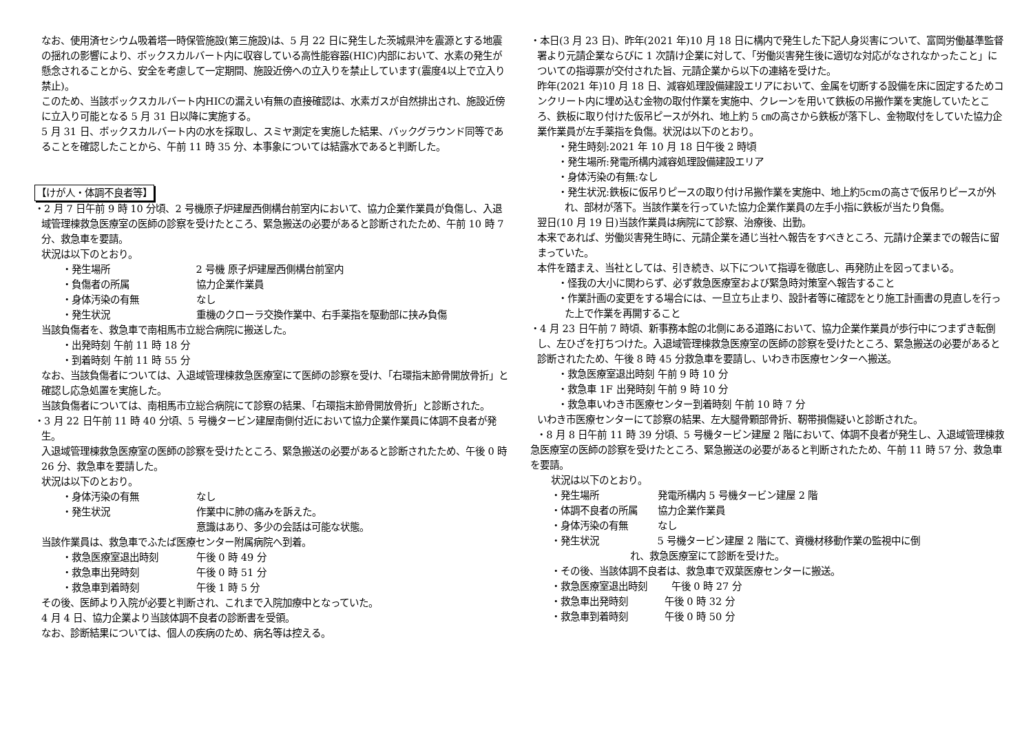なお、使用済セシウム吸着塔一時保管施設(第三施設)は、5 月 22 日に発生した茨城県沖を震源とする地震の揺れの影響により、ボックスカルバート内に収容している高性能容器(HIC)内部において、水素の発生が懸念されることから、安全を考慮して一定期間、施設近傍への立入りを禁止しています(震度4以上で立入り禁止)。
このため、当該ボックスカルバート内HICの漏えい有無の直接確認は、水素ガスが自然排出され、施設近傍に立入り可能となる 5 月 31 日以降に実施する。
5 月 31 日、ボックスカルバート内の水を採取し、スミヤ測定を実施した結果、バックグラウンド同等であることを確認したことから、午前 11 時 35 分、本事象については結露水であると判断した。
【けが人・体調不良者等】
・2 月 7 日午前 9 時 10 分頃、2 号機原子炉建屋西側構台前室内において、協力企業作業員が負傷し、入退域管理棟救急医療室の医師の診察を受けたところ、緊急搬送の必要があると診断されたため、午前 10 時 7 分、救急車を要請。
状況は以下のとおり。
・発生場所 2 号機 原子炉建屋西側構台前室内
・負傷者の所属 協力企業作業員
・身体汚染の有無 なし
・発生状況 重機のクローラ交換作業中、右手薬指を駆動部に挟み負傷
当該負傷者を、救急車で南相馬市立総合病院に搬送した。
・出発時刻 午前 11 時 18 分
・到着時刻 午前 11 時 55 分
なお、当該負傷者については、入退域管理棟救急医療室にて医師の診察を受け、「右環指末節骨開放骨折」と確認し応急処置を実施した。
当該負傷者については、南相馬市立総合病院にて診察の結果、「右環指末節骨開放骨折」と診断された。
・3 月 22 日午前 11 時 40 分頃、5 号機タービン建屋南側付近において協力企業作業員に体調不良者が発生。
入退域管理棟救急医療室の医師の診察を受けたところ、緊急搬送の必要があると診断されたため、午後 0 時 26 分、救急車を要請した。
状況は以下のとおり。
・身体汚染の有無 なし
・発生状況 作業中に肺の痛みを訴えた。
意識はあり、多少の会話は可能な状態。
当該作業員は、救急車でふたば医療センター附属病院へ到着。
・救急医療室退出時刻 午後 0 時 49 分
・救急車出発時刻 午後 0 時 51 分
・救急車到着時刻 午後 1 時 5 分
その後、医師より入院が必要と判断され、これまで入院加療中となっていた。
4 月 4 日、協力企業より当該体調不良者の診断書を受領。
なお、診断結果については、個人の疾病のため、病名等は控える。
・本日(3 月 23 日)、昨年(2021 年)10 月 18 日に構内で発生した下記人身災害について、富岡労働基準監督署より元請企業ならびに 1 次請け企業に対して、「労働災害発生後に適切な対応がなされなかったこと」についての指導票が交付された旨、元請企業から以下の連絡を受けた。
昨年(2021 年)10 月 18 日、減容処理設備建設エリアにおいて、金属を切断する設備を床に固定するためコンクリート内に埋め込む金物の取付作業を実施中、クレーンを用いて鉄板の吊搬作業を実施していたところ、鉄板に取り付けた仮吊ピースが外れ、地上約 5 ㎝の高さから鉄板が落下し、金物取付をしていた協力企業作業員が左手薬指を負傷。状況は以下のとおり。
・発生時刻:2021 年 10 月 18 日午後 2 時頃
・発生場所:発電所構内減容処理設備建設エリア
・身体汚染の有無:なし
・発生状況:鉄板に仮吊りピースの取り付け吊搬作業を実施中、地上約5cmの高さで仮吊りピースが外れ、部材が落下。当該作業を行っていた協力企業作業員の左手小指に鉄板が当たり負傷。
翌日(10 月 19 日)当該作業員は病院にて診察、治療後、出勤。
本来であれば、労働災害発生時に、元請企業を通じ当社へ報告をすべきところ、元請け企業までの報告に留まっていた。
本件を踏まえ、当社としては、引き続き、以下について指導を徹底し、再発防止を図ってまいる。
・怪我の大小に関わらず、必ず救急医療室および緊急時対策室へ報告すること
・作業計画の変更をする場合には、一旦立ち止まり、設計者等に確認をとり施工計画書の見直しを行った上で作業を再開すること
・4 月 23 日午前 7 時頃、新事務本館の北側にある道路において、協力企業作業員が歩行中につまずき転倒し、左ひざを打ちつけた。入退域管理棟救急医療室の医師の診察を受けたところ、緊急搬送の必要があると診断されたため、午後 8 時 45 分救急車を要請し、いわき市医療センターへ搬送。
・救急医療室退出時刻 午前 9 時 10 分
・救急車 1F 出発時刻 午前 9 時 10 分
・救急車いわき市医療センター到着時刻 午前 10 時 7 分
いわき市医療センターにて診察の結果、左大腿骨顆部骨折、靭帯損傷疑いと診断された。
・8 月 8 日午前 11 時 39 分頃、5 号機タービン建屋 2 階において、体調不良者が発生し、入退域管理棟救急医療室の医師の診察を受けたところ、緊急搬送の必要があると判断されたため、午前 11 時 57 分、救急車を要請。
状況は以下のとおり。
・発生場所 発電所構内 5 号機タービン建屋 2 階
・体調不良者の所属 協力企業作業員
・身体汚染の有無 なし
・発生状況 5 号機タービン建屋 2 階にて、資機材移動作業の監視中に倒
れ、救急医療室にて診断を受けた。
・その後、当該体調不良者は、救急車で双葉医療センターに搬送。
・救急医療室退出時刻 午後 0 時 27 分
・救急車出発時刻 午後 0 時 32 分
・救急車到着時刻 午後 0 時 50 分